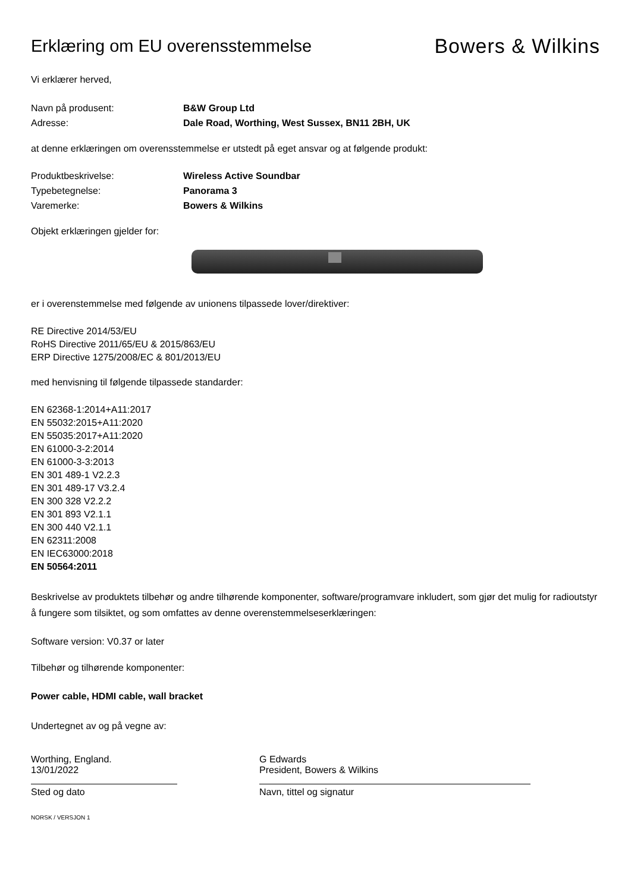Erklæring om EU overensstemmelse
Bowers & Wilkins
Vi erklærer herved,
Navn på produsent: B&W Group Ltd
Adresse: Dale Road, Worthing, West Sussex, BN11 2BH, UK
at denne erklæringen om overensstemmelse er utstedt på eget ansvar og at følgende produkt:
Produktbeskrivelse: Wireless Active Soundbar
Typebetegnelse: Panorama 3
Varemerke: Bowers & Wilkins
Objekt erklæringen gjelder for:
er i overenstemmelse med følgende av unionens tilpassede lover/direktiver:
RE Directive 2014/53/EU
RoHS Directive 2011/65/EU & 2015/863/EU
ERP Directive 1275/2008/EC & 801/2013/EU
med henvisning til følgende tilpassede standarder:
EN 62368-1:2014+A11:2017
EN 55032:2015+A11:2020
EN 55035:2017+A11:2020
EN 61000-3-2:2014
EN 61000-3-3:2013
EN 301 489-1 V2.2.3
EN 301 489-17 V3.2.4
EN 300 328 V2.2.2
EN 301 893 V2.1.1
EN 300 440 V2.1.1
EN 62311:2008
EN IEC63000:2018
EN 50564:2011
Beskrivelse av produktets tilbehør og andre tilhørende komponenter, software/programvare inkludert, som gjør det mulig for radioutstyr å fungere som tilsiktet, og som omfattes av denne overenstemmelseserklæringen:
Software version: V0.37 or later
Tilbehør og tilhørende komponenter:
Power cable, HDMI cable, wall bracket
Undertegnet av og på vegne av:
Worthing, England.
13/01/2022
Sted og dato
G Edwards
President, Bowers & Wilkins
Navn, tittel og signatur
NORSK / VERSJON 1